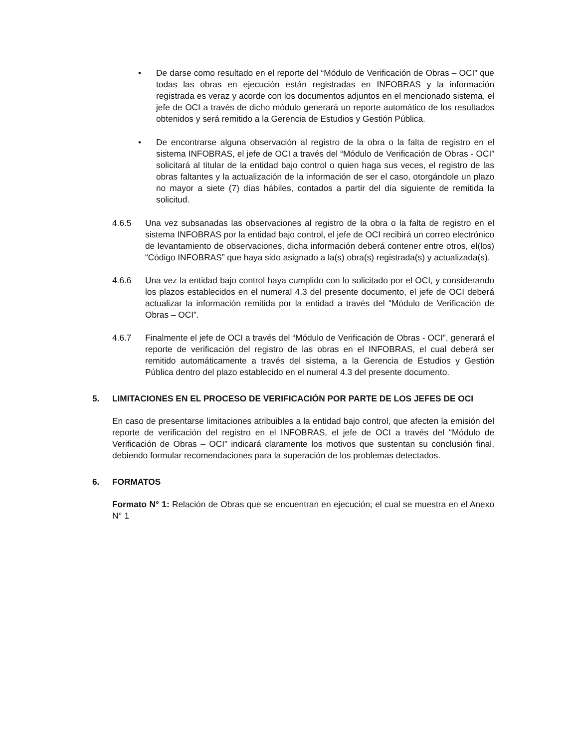• De darse como resultado en el reporte del “Módulo de Verificación de Obras – OCI” que todas las obras en ejecución están registradas en INFOBRAS y la información registrada es veraz y acorde con los documentos adjuntos en el mencionado sistema, el jefe de OCI a través de dicho módulo generará un reporte automático de los resultados obtenidos y será remitido a la Gerencia de Estudios y Gestión Pública.
• De encontrarse alguna observación al registro de la obra o la falta de registro en el sistema INFOBRAS, el jefe de OCI a través del “Módulo de Verificación de Obras - OCI” solicitará al titular de la entidad bajo control o quien haga sus veces, el registro de las obras faltantes y la actualización de la información de ser el caso, otorgándole un plazo no mayor a siete (7) días hábiles, contados a partir del día siguiente de remitida la solicitud.
4.6.5 Una vez subsanadas las observaciones al registro de la obra o la falta de registro en el sistema INFOBRAS por la entidad bajo control, el jefe de OCI recibirá un correo electrónico de levantamiento de observaciones, dicha información deberá contener entre otros, el(los) “Código INFOBRAS” que haya sido asignado a la(s) obra(s) registrada(s) y actualizada(s).
4.6.6 Una vez la entidad bajo control haya cumplido con lo solicitado por el OCI, y considerando los plazos establecidos en el numeral 4.3 del presente documento, el jefe de OCI deberá actualizar la información remitida por la entidad a través del “Módulo de Verificación de Obras – OCI”.
4.6.7 Finalmente el jefe de OCI a través del “Módulo de Verificación de Obras - OCI”, generará el reporte de verificación del registro de las obras en el INFOBRAS, el cual deberá ser remitido automáticamente a través del sistema, a la Gerencia de Estudios y Gestión Pública dentro del plazo establecido en el numeral 4.3 del presente documento.
5. LIMITACIONES EN EL PROCESO DE VERIFICACIÓN POR PARTE DE LOS JEFES DE OCI
En caso de presentarse limitaciones atribuibles a la entidad bajo control, que afecten la emisión del reporte de verificación del registro en el INFOBRAS, el jefe de OCI a través del “Módulo de Verificación de Obras – OCI” indicará claramente los motivos que sustentan su conclusión final, debiendo formular recomendaciones para la superación de los problemas detectados.
6. FORMATOS
Formato N° 1: Relación de Obras que se encuentran en ejecución; el cual se muestra en el Anexo N° 1